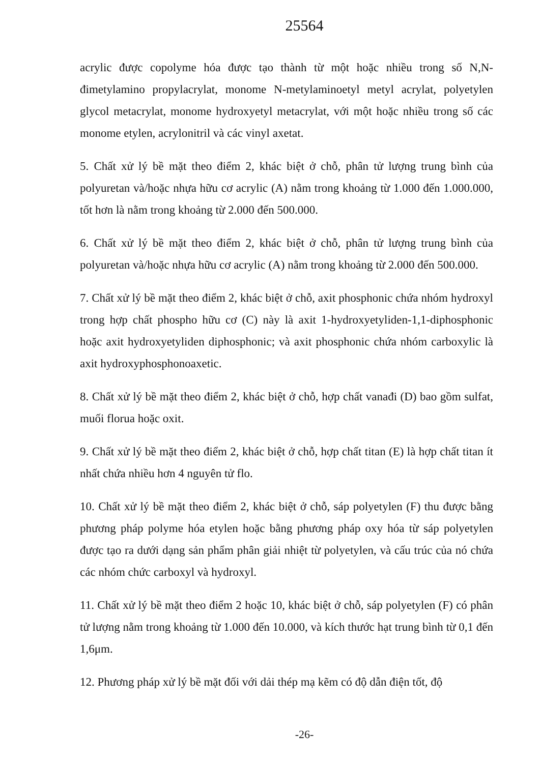25564
acrylic được copolyme hóa được tạo thành từ một hoặc nhiều trong số N,N-đimetylamino propylacrylat, monome N-metylaminoetyl metyl acrylat, polyetylen glycol metacrylat, monome hydroxyetyl metacrylat, với một hoặc nhiều trong số các monome etylen, acrylonitril và các vinyl axetat.
5. Chất xử lý bề mặt theo điểm 2, khác biệt ở chỗ, phân tử lượng trung bình của polyuretan và/hoặc nhựa hữu cơ acrylic (A) nằm trong khoảng từ 1.000 đến 1.000.000, tốt hơn là nằm trong khoảng từ 2.000 đến 500.000.
6. Chất xử lý bề mặt theo điểm 2, khác biệt ở chỗ, phân tử lượng trung bình của polyuretan và/hoặc nhựa hữu cơ acrylic (A) nằm trong khoảng từ 2.000 đến 500.000.
7. Chất xử lý bề mặt theo điểm 2, khác biệt ở chỗ, axit phosphonic chứa nhóm hydroxyl trong hợp chất phospho hữu cơ (C) này là axit 1-hydroxyetyliden-1,1-diphosphonic hoặc axit hydroxyetyliden diphosphonic; và axit phosphonic chứa nhóm carboxylic là axit hydroxyphosphonoaxetic.
8. Chất xử lý bề mặt theo điểm 2, khác biệt ở chỗ, hợp chất vanađi (D) bao gồm sulfat, muối florua hoặc oxit.
9. Chất xử lý bề mặt theo điểm 2, khác biệt ở chỗ, hợp chất titan (E) là hợp chất titan ít nhất chứa nhiều hơn 4 nguyên tử flo.
10. Chất xử lý bề mặt theo điểm 2, khác biệt ở chỗ, sáp polyetylen (F) thu được bằng phương pháp polyme hóa etylen hoặc bằng phương pháp oxy hóa từ sáp polyetylen được tạo ra dưới dạng sản phẩm phân giải nhiệt từ polyetylen, và cấu trúc của nó chứa các nhóm chức carboxyl và hydroxyl.
11. Chất xử lý bề mặt theo điểm 2 hoặc 10, khác biệt ở chỗ, sáp polyetylen (F) có phân tử lượng nằm trong khoảng từ 1.000 đến 10.000, và kích thước hạt trung bình từ 0,1 đến 1,6μm.
12. Phương pháp xử lý bề mặt đối với dải thép mạ kẽm có độ dẫn điện tốt, độ
-26-